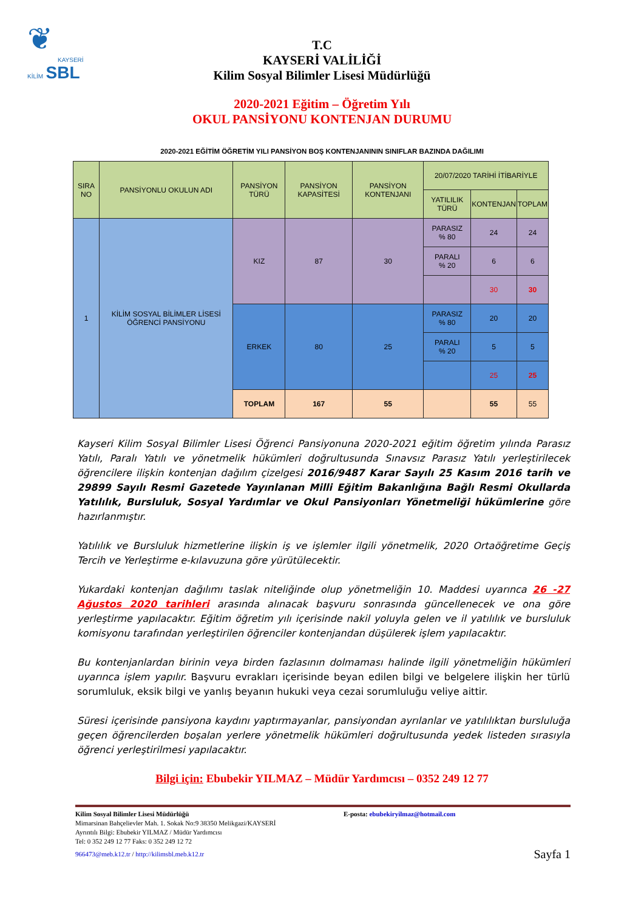❦
KAYSERİ
KİLİM SBL
T.C
KAYSERİ VALİLİĞİ
Kilim Sosyal Bilimler Lisesi Müdürlüğü
2020-2021 Eğitim – Öğretim Yılı
OKUL PANSİYONU KONTENJAN DURUMU
2020-2021 EĞİTİM ÖĞRETİM YILI PANSİYON BOŞ KONTENJANININ SINIFLAR BAZINDA DAĞILIMI
| SIRA NO | PANSİYONLU OKULUN ADI | PANSİYON TÜRÜ | PANSİYON KAPASİTESİ | PANSİYON KONTENJANI | 20/07/2020 TARİHİ İTİBARİYLE | | |
| --- | --- | --- | --- | --- | --- | --- | --- |
| | | | | | YATILILIK TÜRÜ | KONTENJAN | TOPLAM |
| 1 | KİLİM SOSYAL BİLİMLER LİSESİ ÖĞRENCİ PANSİYONU | KIZ | 87 | 30 | PARASIZ % 80 | 24 | 24 |
| | | | | | PARALI % 20 | 6 | 6 |
| | | | | | | 30 | 30 |
| | | ERKEK | 80 | 25 | PARASIZ % 80 | 20 | 20 |
| | | | | | PARALI % 20 | 5 | 5 |
| | | | | | | 25 | 25 |
| | | TOPLAM | 167 | 55 | | 55 | 55 |
Kayseri Kilim Sosyal Bilimler Lisesi Öğrenci Pansiyonuna 2020-2021 eğitim öğretim yılında Parasız Yatılı, Paralı Yatılı ve yönetmelik hükümleri doğrultusunda Sınavsız Parasız Yatılı yerleştirilecek öğrencilere ilişkin kontenjan dağılım çizelgesi 2016/9487 Karar Sayılı 25 Kasım 2016 tarih ve 29899 Sayılı Resmi Gazetede Yayınlanan Milli Eğitim Bakanlığına Bağlı Resmi Okullarda Yatılılık, Bursluluk, Sosyal Yardımlar ve Okul Pansiyonları Yönetmeliği hükümlerine göre hazırlanmıştır.
Yatılılık ve Bursluluk hizmetlerine ilişkin iş ve işlemler ilgili yönetmelik, 2020 Ortaöğretime Geçiş Tercih ve Yerleştirme e-kılavuzuna göre yürütülecektir.
Yukardaki kontenjan dağılımı taslak niteliğinde olup yönetmeliğin 10. Maddesi uyarınca 26 -27 Ağustos 2020 tarihleri arasında alınacak başvuru sonrasında güncellenecek ve ona göre yerleştirme yapılacaktır. Eğitim öğretim yılı içerisinde nakil yoluyla gelen ve il yatılılık ve bursluluk komisyonu tarafından yerleştirilen öğrenciler kontenjandan düşülerek işlem yapılacaktır.
Bu kontenjanlardan birinin veya birden fazlasının dolmaması halinde ilgili yönetmeliğin hükümleri uyarınca işlem yapılır. Başvuru evrakları içerisinde beyan edilen bilgi ve belgelere ilişkin her türlü sorumluluk, eksik bilgi ve yanlış beyanın hukuki veya cezai sorumluluğu veliye aittir.
Süresi içerisinde pansiyona kaydını yaptırmayanlar, pansiyondan ayrılanlar ve yatılılıktan bursluluğa geçen öğrencilerden boşalan yerlere yönetmelik hükümleri doğrultusunda yedek listeden sırasıyla öğrenci yerleştirilmesi yapılacaktır.
Bilgi için: Ebubekir YILMAZ – Müdür Yardımcısı – 0352 249 12 77
Kilim Sosyal Bilimler Lisesi Müdürlüğü
Mimarsinan Bahçelievler Mah. 1. Sokak No:9 38350 Melikgazi/KAYSERİ
Ayrıntılı Bilgi: Ebubekir YILMAZ / Müdür Yardımcısı
Tel: 0 352 249 12 77 Faks: 0 352 249 12 72
E-posta: ebubekiryilmaz@hotmail.com
966473@meb.k12.tr / http://kilimsbl.meb.k12.tr Sayfa 1